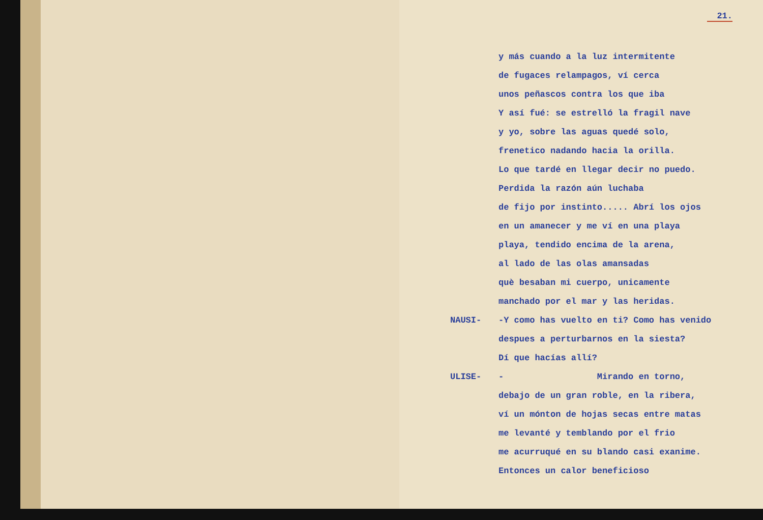21.
y más cuando a la luz intermitente
de fugaces relampagos, ví cerca
unos peñascos contra los que iba
Y así fué: se estrelló la fragil nave
y yo, sobre las aguas quedé solo,
frenetico nadando hacia la orilla.
Lo que tardé en llegar decir no puedo.
Perdida la razón aún luchaba
de fijo por instinto..... Abrí los ojos
en un amanecer y me ví en una playa
playa, tendido encima de la arena,
al lado de las olas amansadas
què besaban mi cuerpo, unicamente
manchado por el mar y las heridas.
NAUSI- -Y como has vuelto en ti? Como has venido
despues a perturbarnos en la siesta?
Dí que hacías allí?
ULISE- - Mirando en torno,
debajo de un gran roble, en la ribera,
ví un mónton de hojas secas entre matas
me levanté y temblando por el frio
me acurruqué en su blando casi exanime.
Entonces un calor beneficioso